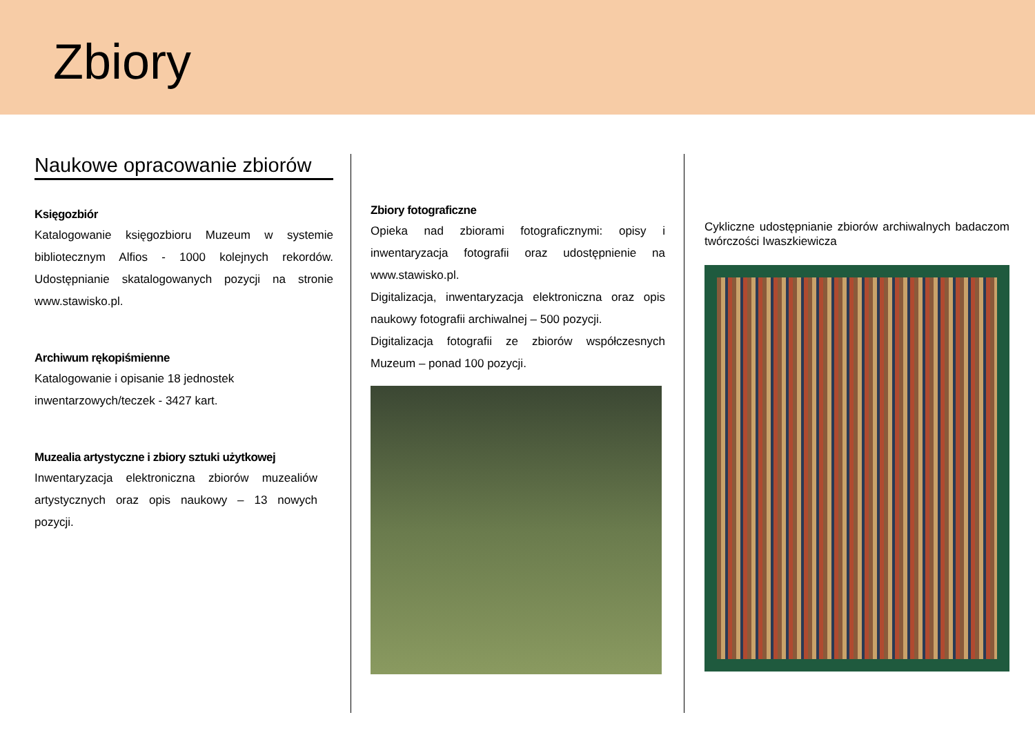Zbiory
Naukowe opracowanie zbiorów
Księgozbiór
Katalogowanie księgozbioru Muzeum w systemie bibliotecznym Alfios - 1000 kolejnych rekordów. Udostępnianie skatalogowanych pozycji na stronie www.stawisko.pl.
Archiwum rękopiśmienne
Katalogowanie i opisanie 18 jednostek
inwentarzowych/teczek - 3427 kart.
Muzealia artystyczne i zbiory sztuki użytkowej
Inwentaryzacja elektroniczna zbiorów muzealiów artystycznych oraz opis naukowy – 13 nowych pozycji.
Zbiory fotograficzne
Opieka nad zbiorami fotograficznymi: opisy i inwentaryzacja fotografii oraz udostępnienie na www.stawisko.pl.
Digitalizacja, inwentaryzacja elektroniczna oraz opis naukowy fotografii archiwalnej – 500 pozycji.
Digitalizacja fotografii ze zbiorów współczesnych Muzeum – ponad 100 pozycji.
Cykliczne udostępnianie zbiorów archiwalnych badaczom twórczości Iwaszkiewicza